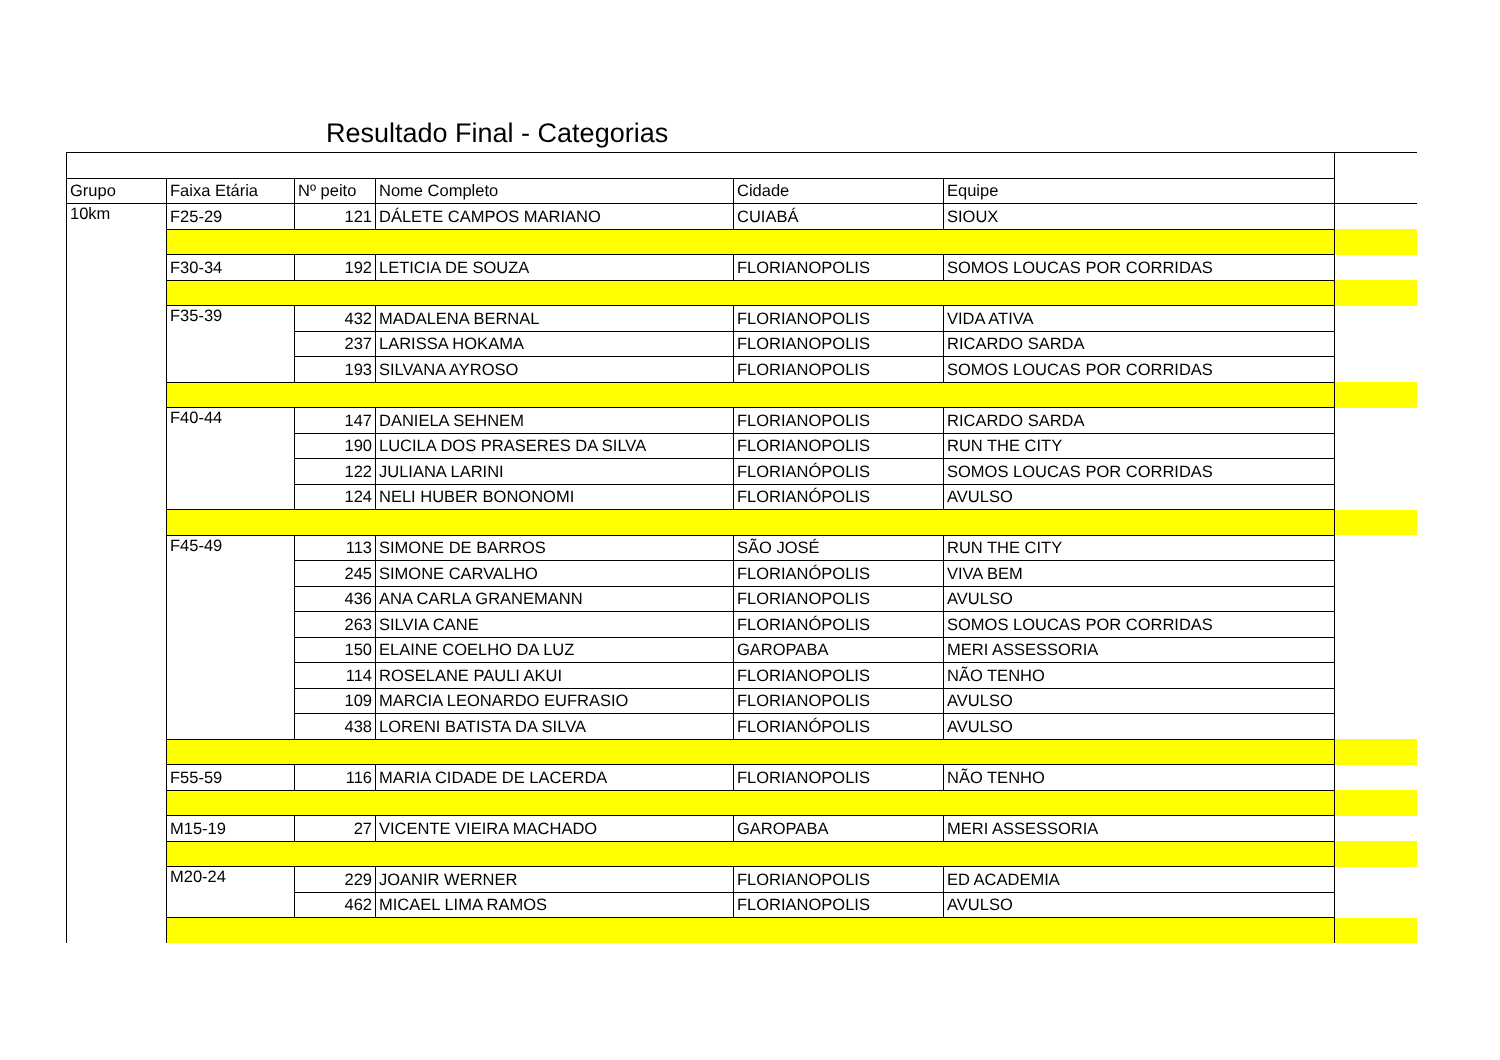Resultado Final - Categorias
| Grupo | Faixa Etária | Nº peito | Nome Completo | Cidade | Equipe | |
| 10km | F25-29 | 121 | DÁLETE CAMPOS MARIANO | CUIABÁ | SIOUX | |
| | F30-34 | 192 | LETICIA DE SOUZA | FLORIANOPOLIS | SOMOS LOUCAS POR CORRIDAS | |
| | F35-39 | 432 | MADALENA BERNAL | FLORIANOPOLIS | VIDA ATIVA | |
| | | 237 | LARISSA HOKAMA | FLORIANOPOLIS | RICARDO SARDA | |
| | | 193 | SILVANA AYROSO | FLORIANOPOLIS | SOMOS LOUCAS POR CORRIDAS | |
| | F40-44 | 147 | DANIELA SEHNEM | FLORIANOPOLIS | RICARDO SARDA | |
| | | 190 | LUCILA DOS PRASERES DA SILVA | FLORIANOPOLIS | RUN THE CITY | |
| | | 122 | JULIANA LARINI | FLORIANÓPOLIS | SOMOS LOUCAS POR CORRIDAS | |
| | | 124 | NELI HUBER BONONOMI | FLORIANÓPOLIS | AVULSO | |
| | F45-49 | 113 | SIMONE DE BARROS | SÃO JOSÉ | RUN THE CITY | |
| | | 245 | SIMONE CARVALHO | FLORIANÓPOLIS | VIVA BEM | |
| | | 436 | ANA CARLA GRANEMANN | FLORIANOPOLIS | AVULSO | |
| | | 263 | SILVIA CANE | FLORIANÓPOLIS | SOMOS LOUCAS POR CORRIDAS | |
| | | 150 | ELAINE COELHO DA LUZ | GAROPABA | MERI ASSESSORIA | |
| | | 114 | ROSELANE PAULI AKUI | FLORIANOPOLIS | NÃO TENHO | |
| | | 109 | MARCIA LEONARDO EUFRASIO | FLORIANOPOLIS | AVULSO | |
| | | 438 | LORENI BATISTA DA SILVA | FLORIANÓPOLIS | AVULSO | |
| | F55-59 | 116 | MARIA CIDADE DE LACERDA | FLORIANOPOLIS | NÃO TENHO | |
| | M15-19 | 27 | VICENTE VIEIRA MACHADO | GAROPABA | MERI ASSESSORIA | |
| | M20-24 | 229 | JOANIR WERNER | FLORIANOPOLIS | ED ACADEMIA | |
| | | 462 | MICAEL LIMA RAMOS | FLORIANOPOLIS | AVULSO | |